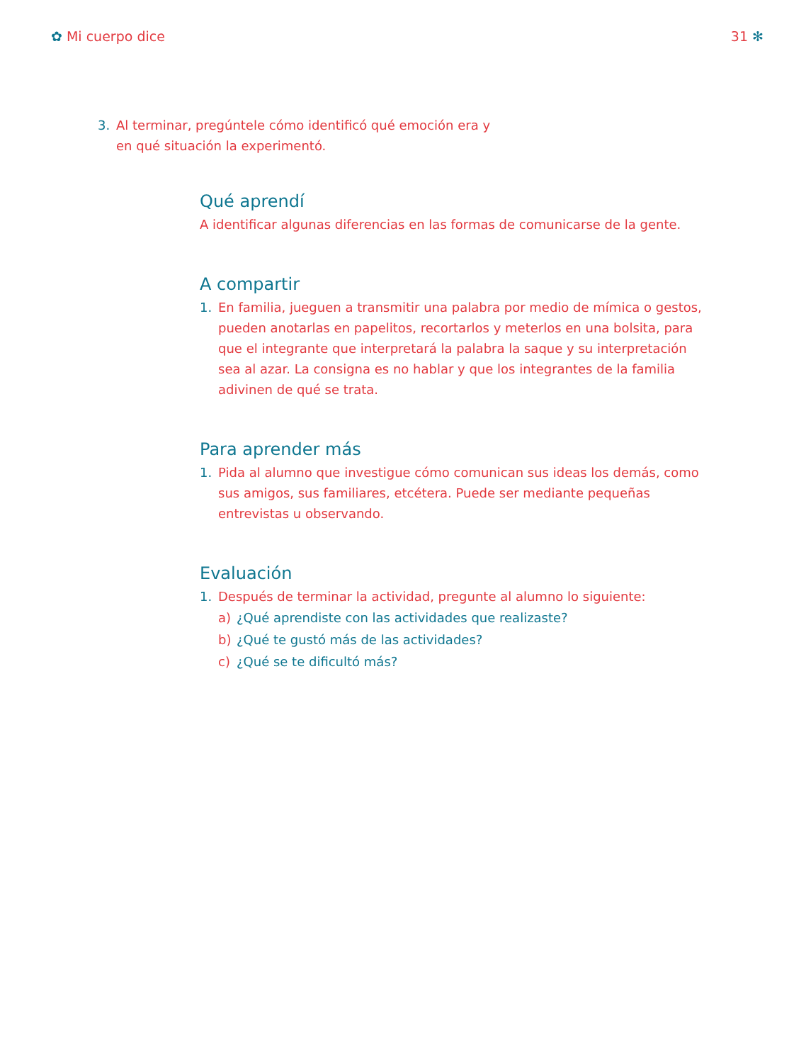✿ Mi cuerpo dice 31 ✻
3. Al terminar, pregúntele cómo identificó qué emoción era y en qué situación la experimentó.
Qué aprendí
A identificar algunas diferencias en las formas de comunicarse de la gente.
A compartir
1. En familia, jueguen a transmitir una palabra por medio de mímica o gestos, pueden anotarlas en papelitos, recortarlos y meterlos en una bolsita, para que el integrante que interpretará la palabra la saque y su interpretación sea al azar. La consigna es no hablar y que los integrantes de la familia adivinen de qué se trata.
Para aprender más
1. Pida al alumno que investigue cómo comunican sus ideas los demás, como sus amigos, sus familiares, etcétera. Puede ser mediante pequeñas entrevistas u observando.
Evaluación
1. Después de terminar la actividad, pregunte al alumno lo siguiente:
a) ¿Qué aprendiste con las actividades que realizaste?
b) ¿Qué te gustó más de las actividades?
c) ¿Qué se te dificultó más?